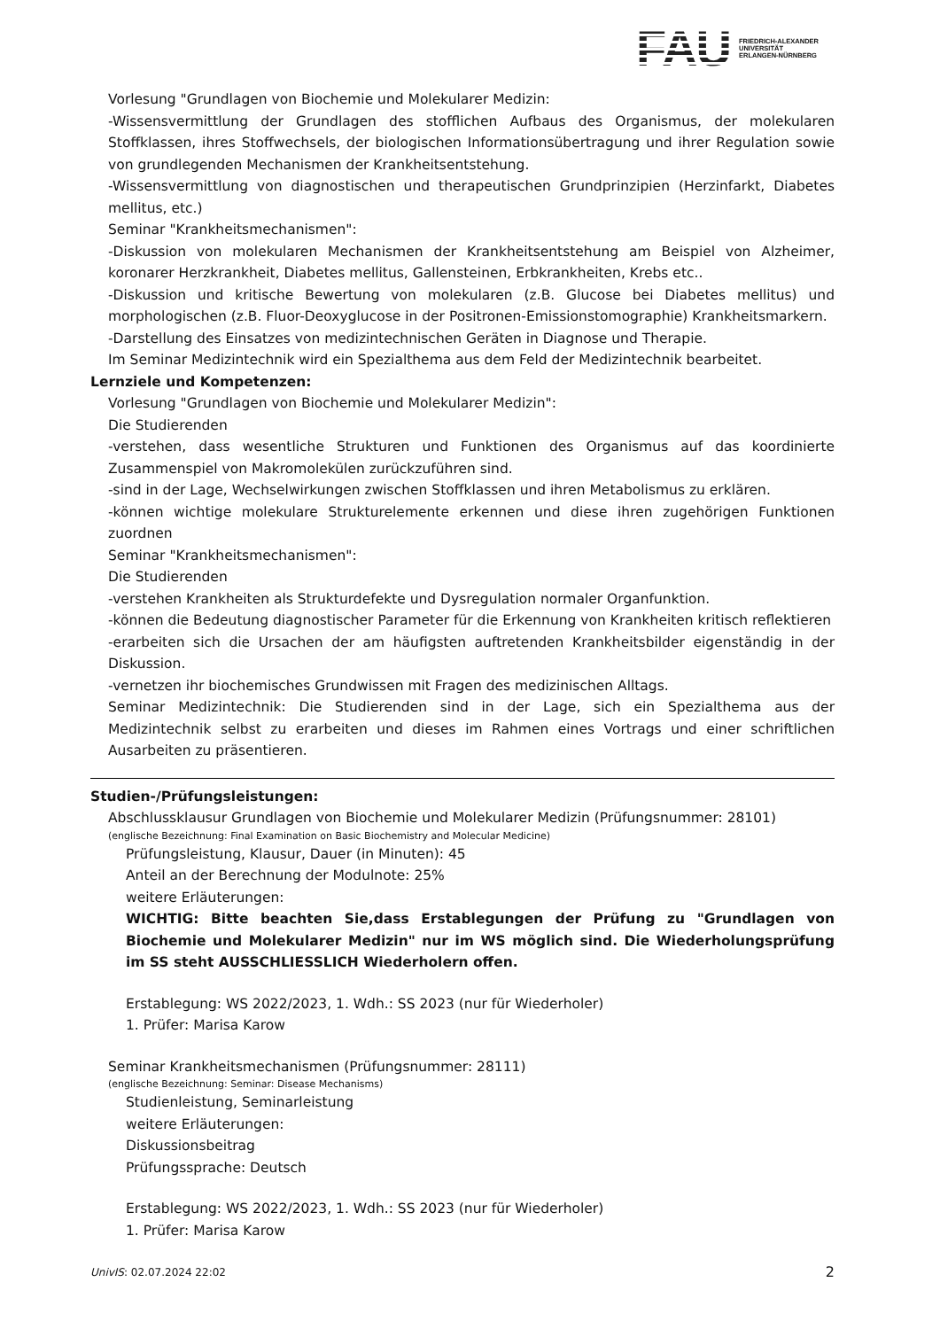FAU
FRIEDRICH-ALEXANDER
UNIVERSITÄT
ERLANGEN-NÜRNBERG
Vorlesung "Grundlagen von Biochemie und Molekularer Medizin:
-Wissensvermittlung der Grundlagen des stofflichen Aufbaus des Organismus, der molekularen Stoffklassen, ihres Stoffwechsels, der biologischen Informationsübertragung und ihrer Regulation sowie von grundlegenden Mechanismen der Krankheitsentstehung.
-Wissensvermittlung von diagnostischen und therapeutischen Grundprinzipien (Herzinfarkt, Diabetes mellitus, etc.)
Seminar "Krankheitsmechanismen":
-Diskussion von molekularen Mechanismen der Krankheitsentstehung am Beispiel von Alzheimer, koronarer Herzkrankheit, Diabetes mellitus, Gallensteinen, Erbkrankheiten, Krebs etc..
-Diskussion und kritische Bewertung von molekularen (z.B. Glucose bei Diabetes mellitus) und morphologischen (z.B. Fluor-Deoxyglucose in der Positronen-Emissionstomographie) Krankheitsmarkern.
-Darstellung des Einsatzes von medizintechnischen Geräten in Diagnose und Therapie.
Im Seminar Medizintechnik wird ein Spezialthema aus dem Feld der Medizintechnik bearbeitet.
Lernziele und Kompetenzen:
Vorlesung "Grundlagen von Biochemie und Molekularer Medizin":
Die Studierenden
-verstehen, dass wesentliche Strukturen und Funktionen des Organismus auf das koordinierte Zusammenspiel von Makromolekülen zurückzuführen sind.
-sind in der Lage, Wechselwirkungen zwischen Stoffklassen und ihren Metabolismus zu erklären.
-können wichtige molekulare Strukturelemente erkennen und diese ihren zugehörigen Funktionen zuordnen
Seminar "Krankheitsmechanismen":
Die Studierenden
-verstehen Krankheiten als Strukturdefekte und Dysregulation normaler Organfunktion.
-können die Bedeutung diagnostischer Parameter für die Erkennung von Krankheiten kritisch reflektieren
-erarbeiten sich die Ursachen der am häufigsten auftretenden Krankheitsbilder eigenständig in der Diskussion.
-vernetzen ihr biochemisches Grundwissen mit Fragen des medizinischen Alltags.
Seminar Medizintechnik: Die Studierenden sind in der Lage, sich ein Spezialthema aus der Medizintechnik selbst zu erarbeiten und dieses im Rahmen eines Vortrags und einer schriftlichen Ausarbeiten zu präsentieren.
Studien-/Prüfungsleistungen:
Abschlussklausur Grundlagen von Biochemie und Molekularer Medizin (Prüfungsnummer: 28101)
(englische Bezeichnung: Final Examination on Basic Biochemistry and Molecular Medicine)
Prüfungsleistung, Klausur, Dauer (in Minuten): 45
Anteil an der Berechnung der Modulnote: 25%
weitere Erläuterungen:
WICHTIG: Bitte beachten Sie,dass Erstablegungen der Prüfung zu "Grundlagen von Biochemie und Molekularer Medizin" nur im WS möglich sind. Die Wiederholungsprüfung im SS steht AUSSCHLIESSLICH Wiederholern offen.
Erstablegung: WS 2022/2023, 1. Wdh.: SS 2023 (nur für Wiederholer)
1. Prüfer: Marisa Karow
Seminar Krankheitsmechanismen (Prüfungsnummer: 28111)
(englische Bezeichnung: Seminar: Disease Mechanisms)
Studienleistung, Seminarleistung
weitere Erläuterungen:
Diskussionsbeitrag
Prüfungssprache: Deutsch
Erstablegung: WS 2022/2023, 1. Wdh.: SS 2023 (nur für Wiederholer)
1. Prüfer: Marisa Karow
UnivIS: 02.07.2024 22:02 2